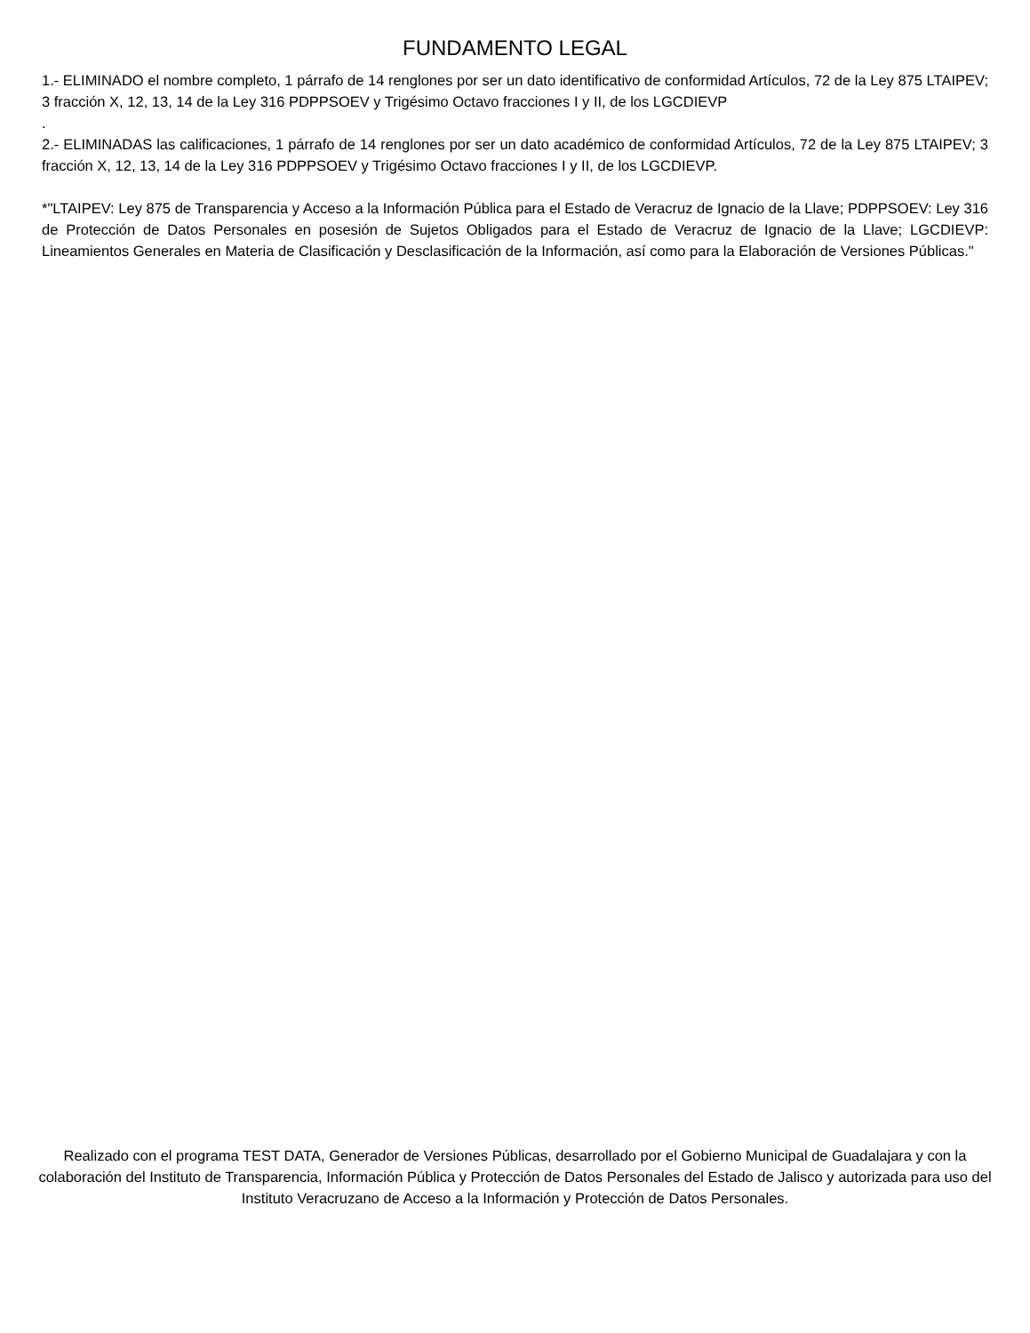FUNDAMENTO LEGAL
1.- ELIMINADO el nombre completo, 1 párrafo de 14 renglones por ser un dato identificativo de conformidad Artículos, 72 de la Ley 875 LTAIPEV; 3 fracción X, 12, 13, 14 de la Ley 316 PDPPSOEV y Trigésimo Octavo fracciones I y II, de los LGCDIEVP
.
2.- ELIMINADAS las calificaciones, 1 párrafo de 14 renglones por ser un dato académico de conformidad Artículos, 72 de la Ley 875 LTAIPEV; 3 fracción X, 12, 13, 14 de la Ley 316 PDPPSOEV y Trigésimo Octavo fracciones I y II, de los LGCDIEVP.
*"LTAIPEV: Ley 875 de Transparencia y Acceso a la Información Pública para el Estado de Veracruz de Ignacio de la Llave; PDPPSOEV: Ley 316 de Protección de Datos Personales en posesión de Sujetos Obligados para el Estado de Veracruz de Ignacio de la Llave; LGCDIEVP: Lineamientos Generales en Materia de Clasificación y Desclasificación de la Información, así como para la Elaboración de Versiones Públicas."
Realizado con el programa TEST DATA, Generador de Versiones Públicas, desarrollado por el Gobierno Municipal de Guadalajara y con la colaboración del Instituto de Transparencia, Información Pública y Protección de Datos Personales del Estado de Jalisco y autorizada para uso del Instituto Veracruzano de Acceso a la Información y Protección de Datos Personales.